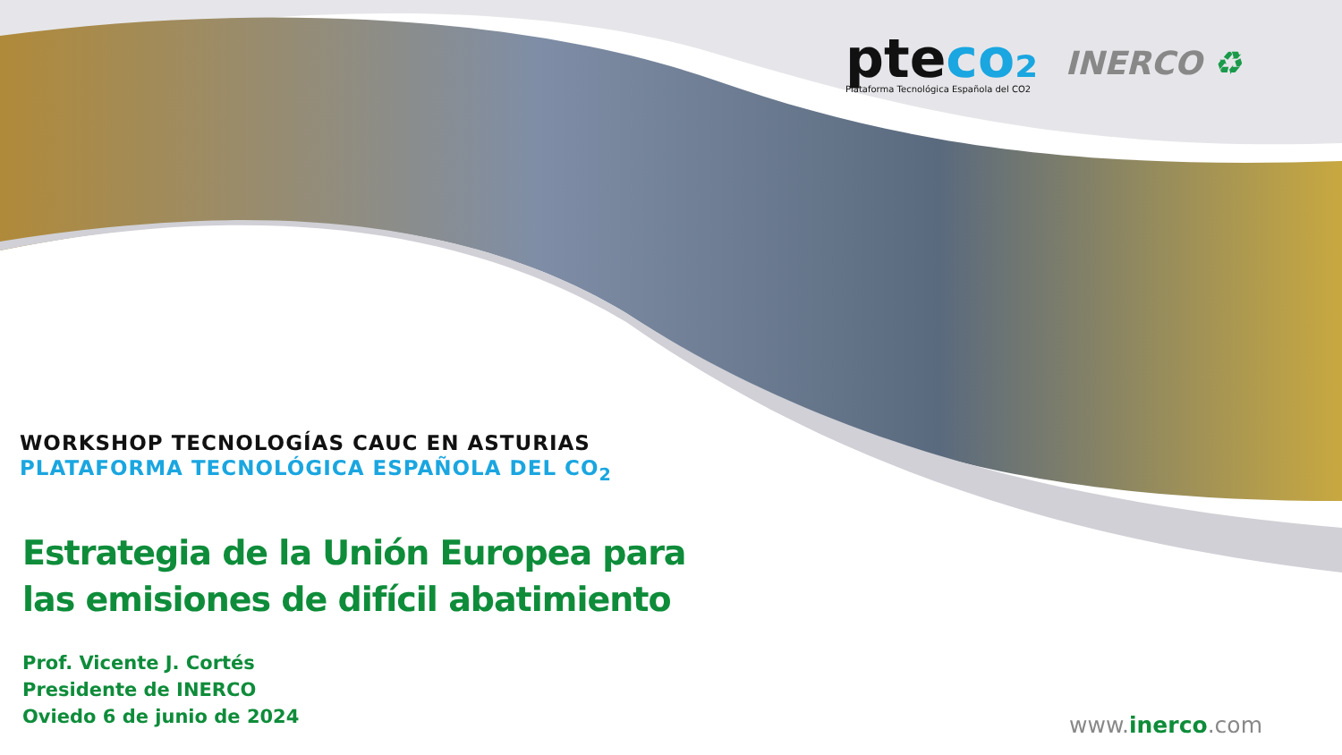pteco₂
Plataforma Tecnológica Española del CO2
INERCO ♻
WORKSHOP TECNOLOGÍAS CAUC EN ASTURIAS
PLATAFORMA TECNOLÓGICA ESPAÑOLA DEL CO<sub>2</sub>
Estrategia de la Unión Europea para las emisiones de difícil abatimiento
Prof. Vicente J. Cortés
Presidente de INERCO
Oviedo 6 de junio de 2024
www.inerco.com